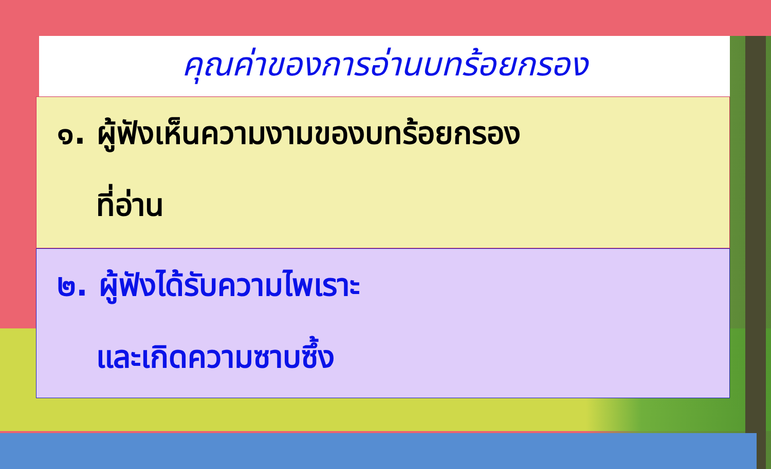คุณค่าของการอ่านบทร้อยกรอง
๑. ผู้ฟังเห็นความงามของบทร้อยกรอง
ที่อ่าน
๒. ผู้ฟังได้รับความไพเราะ
และเกิดความซาบซึ้ง